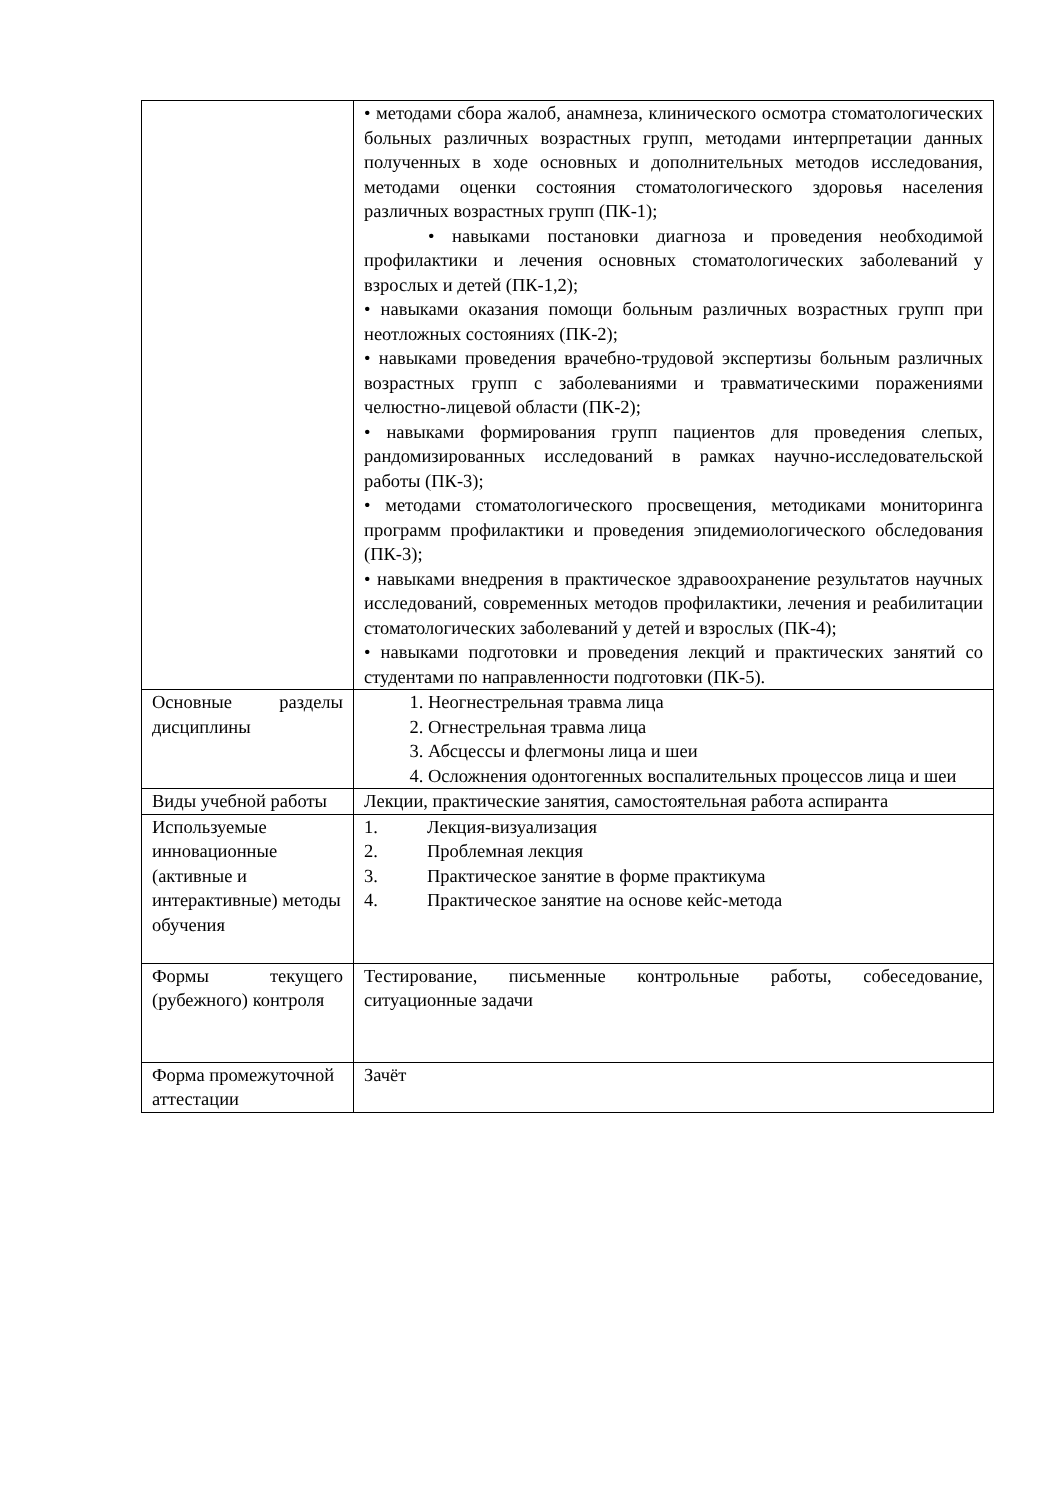| | • методами сбора жалоб, анамнеза, клинического осмотра стоматологических больных различных возрастных групп, методами интерпретации данных полученных в ходе основных и дополнительных методов исследования, методами оценки состояния стоматологического здоровья населения различных возрастных групп (ПК-1); • навыками постановки диагноза и проведения необходимой профилактики и лечения основных стоматологических заболеваний у взрослых и детей (ПК-1,2); • навыками оказания помощи больным различных возрастных групп при неотложных состояниях (ПК-2); • навыками проведения врачебно-трудовой экспертизы больным различных возрастных групп с заболеваниями и травматическими поражениями челюстно-лицевой области (ПК-2); • навыками формирования групп пациентов для проведения слепых, рандомизированных исследований в рамках научно-исследовательской работы (ПК-3); • методами стоматологического просвещения, методиками мониторинга программ профилактики и проведения эпидемиологического обследования (ПК-3); • навыками внедрения в практическое здравоохранение результатов научных исследований, современных методов профилактики, лечения и реабилитации стоматологических заболеваний у детей и взрослых (ПК-4); • навыками подготовки и проведения лекций и практических занятий со студентами по направленности подготовки (ПК-5). |
| Основные разделы дисциплины | 1. Неогнестрельная травма лица 2. Огнестрельная травма лица 3. Абсцессы и флегмоны лица и шеи 4. Осложнения одонтогенных воспалительных процессов лица и шеи |
| Виды учебной работы | Лекции, практические занятия, самостоятельная работа аспиранта |
| Используемые инновационные (активные и интерактивные) методы обучения | 1. Лекция-визуализация 2. Проблемная лекция 3. Практическое занятие в форме практикума 4. Практическое занятие на основе кейс-метода |
| Формы текущего (рубежного) контроля | Тестирование, письменные контрольные работы, собеседование, ситуационные задачи |
| Форма промежуточной аттестации | Зачёт |